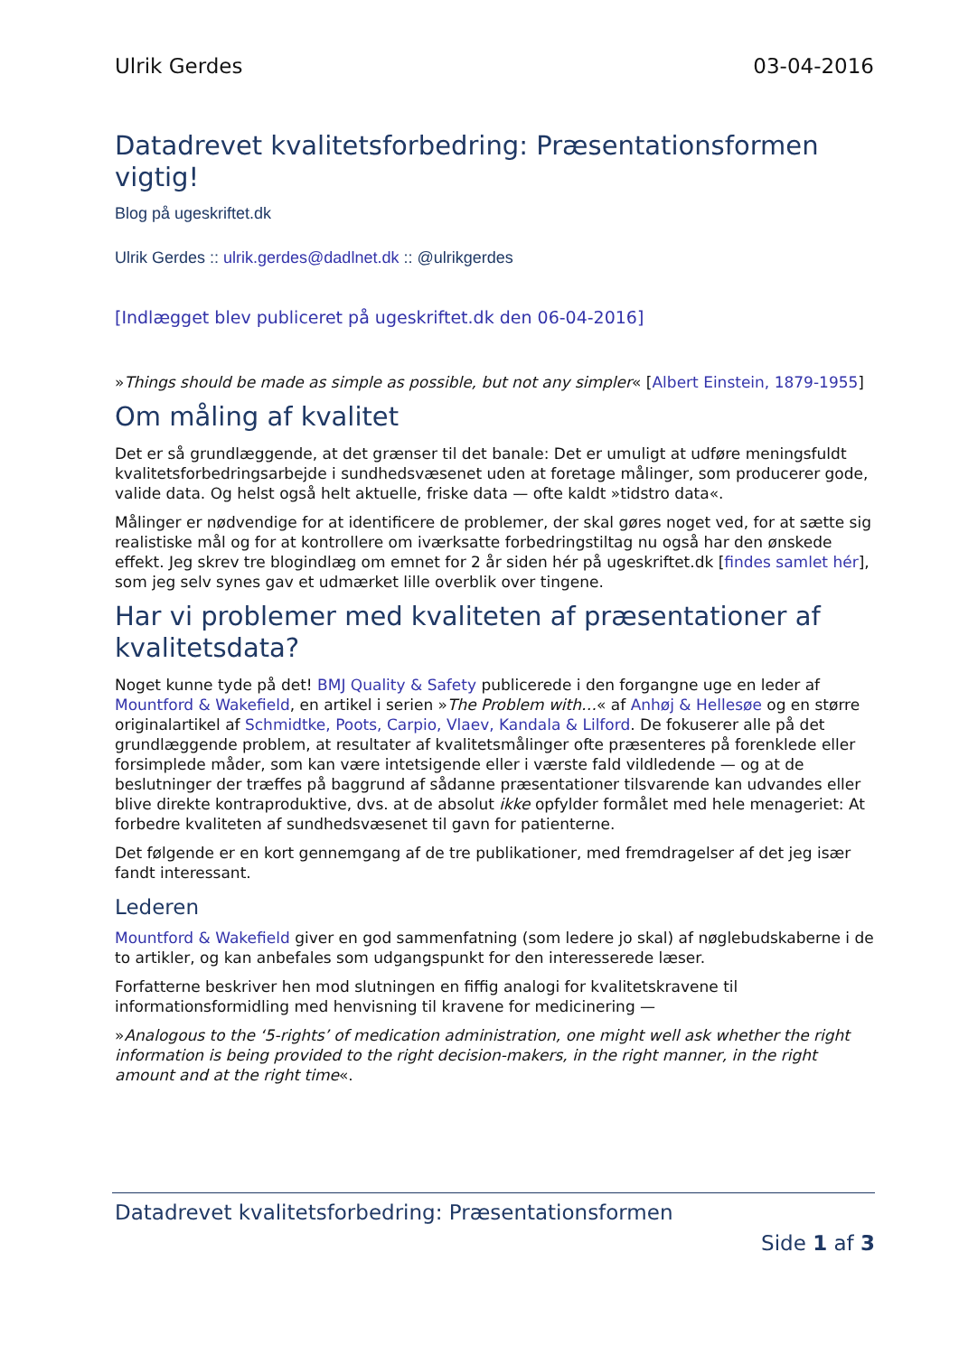Ulrik Gerdes 03-04-2016
Datadrevet kvalitetsforbedring: Præsentationsformen vigtig!
Blog på ugeskriftet.dk
Ulrik Gerdes :: ulrik.gerdes@dadlnet.dk :: @ulrikgerdes
[Indlægget blev publiceret på ugeskriftet.dk den 06-04-2016]
»Things should be made as simple as possible, but not any simpler« [Albert Einstein, 1879-1955]
Om måling af kvalitet
Det er så grundlæggende, at det grænser til det banale: Det er umuligt at udføre meningsfuldt kvalitetsforbedringsarbejde i sundhedsvæsenet uden at foretage målinger, som producerer gode, valide data. Og helst også helt aktuelle, friske data — ofte kaldt »tidstro data«.
Målinger er nødvendige for at identificere de problemer, der skal gøres noget ved, for at sætte sig realistiske mål og for at kontrollere om iværksatte forbedringstiltag nu også har den ønskede effekt. Jeg skrev tre blogindlæg om emnet for 2 år siden hér på ugeskriftet.dk [findes samlet hér], som jeg selv synes gav et udmærket lille overblik over tingene.
Har vi problemer med kvaliteten af præsentationer af kvalitetsdata?
Noget kunne tyde på det! BMJ Quality & Safety publicerede i den forgangne uge en leder af Mountford & Wakefield, en artikel i serien »The Problem with…« af Anhøj & Hellesøe og en større originalartikel af Schmidtke, Poots, Carpio, Vlaev, Kandala & Lilford. De fokuserer alle på det grundlæggende problem, at resultater af kvalitetsmålinger ofte præsenteres på forenklede eller forsimplede måder, som kan være intetsigende eller i værste fald vildledende — og at de beslutninger der træffes på baggrund af sådanne præsentationer tilsvarende kan udvandes eller blive direkte kontraproduktive, dvs. at de absolut ikke opfylder formålet med hele menageriet: At forbedre kvaliteten af sundhedsvæsenet til gavn for patienterne.
Det følgende er en kort gennemgang af de tre publikationer, med fremdragelser af det jeg især fandt interessant.
Lederen
Mountford & Wakefield giver en god sammenfatning (som ledere jo skal) af nøglebudskaberne i de to artikler, og kan anbefales som udgangspunkt for den interesserede læser.
Forfatterne beskriver hen mod slutningen en fiffig analogi for kvalitetskravene til informationsformidling med henvisning til kravene for medicinering —
»Analogous to the ‘5-rights’ of medication administration, one might well ask whether the right information is being provided to the right decision-makers, in the right manner, in the right amount and at the right time«.
Datadrevet kvalitetsforbedring: Præsentationsformen
Side 1 af 3